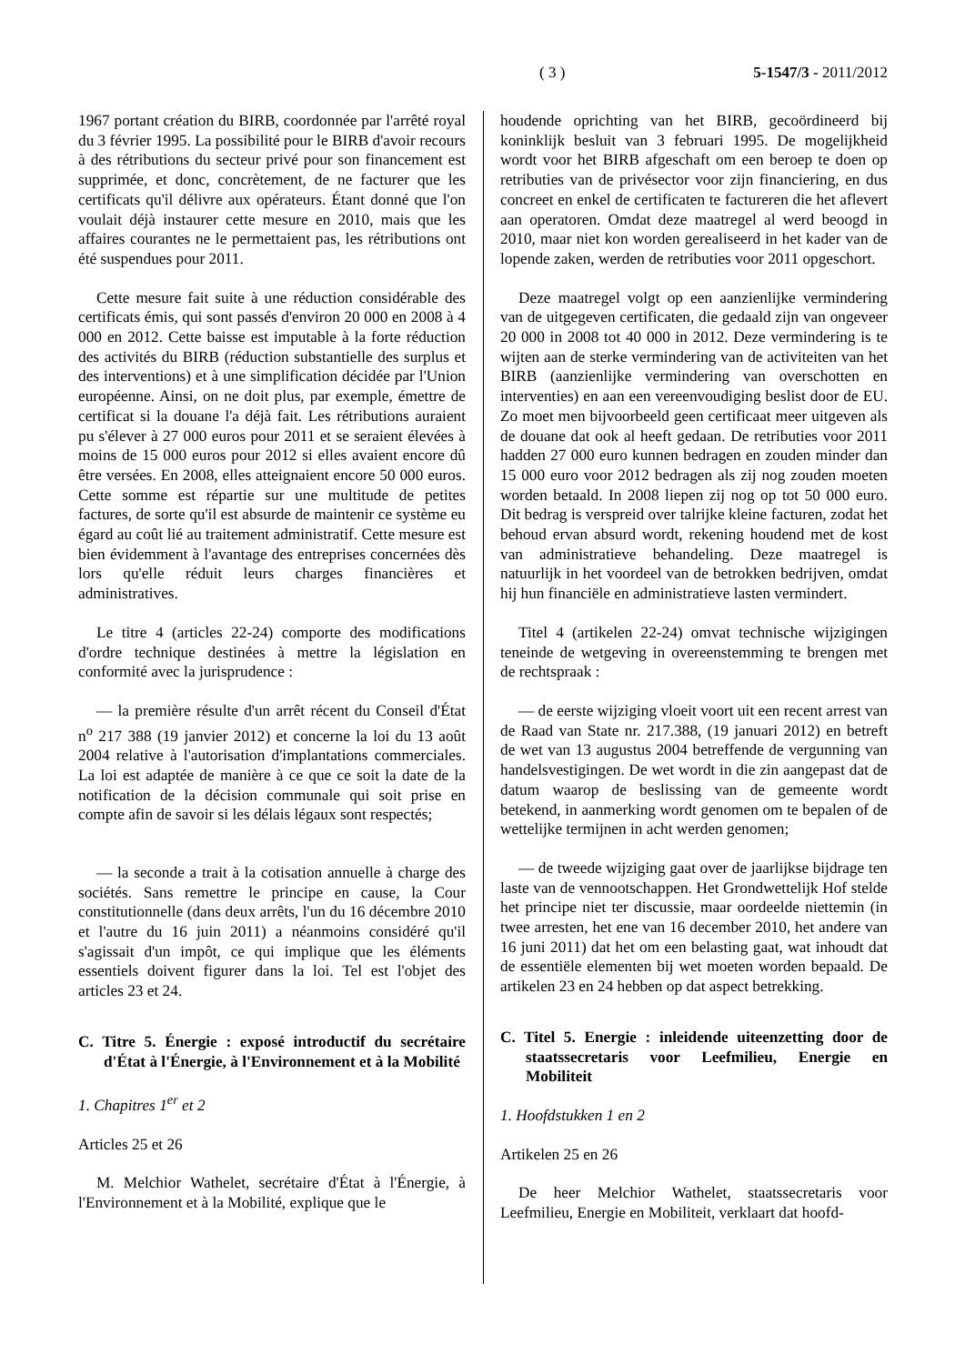( 3 ) 5-1547/3 - 2011/2012
1967 portant création du BIRB, coordonnée par l'arrêté royal du 3 février 1995. La possibilité pour le BIRB d'avoir recours à des rétributions du secteur privé pour son financement est supprimée, et donc, concrètement, de ne facturer que les certificats qu'il délivre aux opérateurs. Étant donné que l'on voulait déjà instaurer cette mesure en 2010, mais que les affaires courantes ne le permettaient pas, les rétributions ont été suspendues pour 2011.
Cette mesure fait suite à une réduction considérable des certificats émis, qui sont passés d'environ 20 000 en 2008 à 4 000 en 2012. Cette baisse est imputable à la forte réduction des activités du BIRB (réduction substantielle des surplus et des interventions) et à une simplification décidée par l'Union européenne. Ainsi, on ne doit plus, par exemple, émettre de certificat si la douane l'a déjà fait. Les rétributions auraient pu s'élever à 27 000 euros pour 2011 et se seraient élevées à moins de 15 000 euros pour 2012 si elles avaient encore dû être versées. En 2008, elles atteignaient encore 50 000 euros. Cette somme est répartie sur une multitude de petites factures, de sorte qu'il est absurde de maintenir ce système eu égard au coût lié au traitement administratif. Cette mesure est bien évidemment à l'avantage des entreprises concernées dès lors qu'elle réduit leurs charges financières et administratives.
Le titre 4 (articles 22-24) comporte des modifications d'ordre technique destinées à mettre la législation en conformité avec la jurisprudence :
— la première résulte d'un arrêt récent du Conseil d'État n<sup>o</sup> 217 388 (19 janvier 2012) et concerne la loi du 13 août 2004 relative à l'autorisation d'implantations commerciales. La loi est adaptée de manière à ce que ce soit la date de la notification de la décision communale qui soit prise en compte afin de savoir si les délais légaux sont respectés;
— la seconde a trait à la cotisation annuelle à charge des sociétés. Sans remettre le principe en cause, la Cour constitutionnelle (dans deux arrêts, l'un du 16 décembre 2010 et l'autre du 16 juin 2011) a néanmoins considéré qu'il s'agissait d'un impôt, ce qui implique que les éléments essentiels doivent figurer dans la loi. Tel est l'objet des articles 23 et 24.
C. Titre 5. Énergie : exposé introductif du secrétaire d'État à l'Énergie, à l'Environnement et à la Mobilité
1. Chapitres 1<sup>er</sup> et 2
Articles 25 et 26
M. Melchior Wathelet, secrétaire d'État à l'Énergie, à l'Environnement et à la Mobilité, explique que le
houdende oprichting van het BIRB, gecoördineerd bij koninklijk besluit van 3 februari 1995. De mogelijkheid wordt voor het BIRB afgeschaft om een beroep te doen op retributies van de privésector voor zijn financiering, en dus concreet en enkel de certificaten te factureren die het aflevert aan operatoren. Omdat deze maatregel al werd beoogd in 2010, maar niet kon worden gerealiseerd in het kader van de lopende zaken, werden de retributies voor 2011 opgeschort.
Deze maatregel volgt op een aanzienlijke vermindering van de uitgegeven certificaten, die gedaald zijn van ongeveer 20 000 in 2008 tot 40 000 in 2012. Deze vermindering is te wijten aan de sterke vermindering van de activiteiten van het BIRB (aanzienlijke vermindering van overschotten en interventies) en aan een vereenvoudiging beslist door de EU. Zo moet men bijvoorbeeld geen certificaat meer uitgeven als de douane dat ook al heeft gedaan. De retributies voor 2011 hadden 27 000 euro kunnen bedragen en zouden minder dan 15 000 euro voor 2012 bedragen als zij nog zouden moeten worden betaald. In 2008 liepen zij nog op tot 50 000 euro. Dit bedrag is verspreid over talrijke kleine facturen, zodat het behoud ervan absurd wordt, rekening houdend met de kost van administratieve behandeling. Deze maatregel is natuurlijk in het voordeel van de betrokken bedrijven, omdat hij hun financiële en administratieve lasten vermindert.
Titel 4 (artikelen 22-24) omvat technische wijzigingen teneinde de wetgeving in overeenstemming te brengen met de rechtspraak :
— de eerste wijziging vloeit voort uit een recent arrest van de Raad van State nr. 217.388, (19 januari 2012) en betreft de wet van 13 augustus 2004 betreffende de vergunning van handelsvestigingen. De wet wordt in die zin aangepast dat de datum waarop de beslissing van de gemeente wordt betekend, in aanmerking wordt genomen om te bepalen of de wettelijke termijnen in acht werden genomen;
— de tweede wijziging gaat over de jaarlijkse bijdrage ten laste van de vennootschappen. Het Grondwettelijk Hof stelde het principe niet ter discussie, maar oordeelde niettemin (in twee arresten, het ene van 16 december 2010, het andere van 16 juni 2011) dat het om een belasting gaat, wat inhoudt dat de essentiële elementen bij wet moeten worden bepaald. De artikelen 23 en 24 hebben op dat aspect betrekking.
C. Titel 5. Energie : inleidende uiteenzetting door de staatssecretaris voor Leefmilieu, Energie en Mobiliteit
1. Hoofdstukken 1 en 2
Artikelen 25 en 26
De heer Melchior Wathelet, staatssecretaris voor Leefmilieu, Energie en Mobiliteit, verklaart dat hoofd-